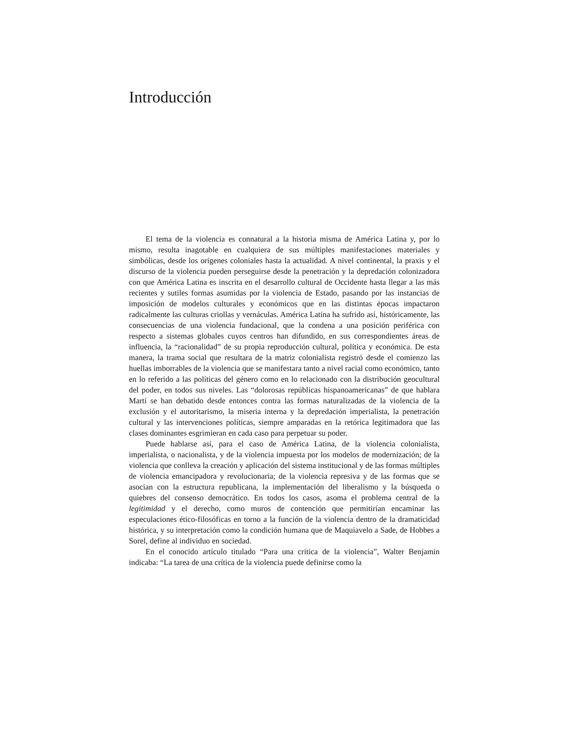Introducción
El tema de la violencia es connatural a la historia misma de América Latina y, por lo mismo, resulta inagotable en cualquiera de sus múltiples manifestaciones materiales y simbólicas, desde los orígenes coloniales hasta la actualidad. A nivel continental, la praxis y el discurso de la violencia pueden perseguirse desde la penetración y la depredación colonizadora con que América Latina es inscrita en el desarrollo cultural de Occidente hasta llegar a las más recientes y sutiles formas asumidas por la violencia de Estado, pasando por las instancias de imposición de modelos culturales y económicos que en las distintas épocas impactaron radicalmente las culturas criollas y vernáculas. América Latina ha sufrido así, históricamente, las consecuencias de una violencia fundacional, que la condena a una posición periférica con respecto a sistemas globales cuyos centros han difundido, en sus correspondientes áreas de influencia, la “racionalidad” de su propia reproducción cultural, política y económica. De esta manera, la trama social que resultara de la matriz colonialista registró desde el comienzo las huellas imborrables de la violencia que se manifestara tanto a nivel racial como económico, tanto en lo referido a las políticas del género como en lo relacionado con la distribución geocultural del poder, en todos sus niveles. Las “dolorosas repúblicas hispanoamericanas” de que hablara Martí se han debatido desde entonces contra las formas naturalizadas de la violencia de la exclusión y el autoritarismo, la miseria interna y la depredación imperialista, la penetración cultural y las intervenciones políticas, siempre amparadas en la retórica legitimadora que las clases dominantes esgrimieran en cada caso para perpetuar su poder.
Puede hablarse así, para el caso de América Latina, de la violencia colonialista, imperialista, o nacionalista, y de la violencia impuesta por los modelos de modernización; de la violencia que conlleva la creación y aplicación del sistema institucional y de las formas múltiples de violencia emancipadora y revolucionaria; de la violencia represiva y de las formas que se asocian con la estructura republicana, la implementación del liberalismo y la búsqueda o quiebres del consenso democrático. En todos los casos, asoma el problema central de la legitimidad y el derecho, como muros de contención que permitirían encaminar las especulaciones ético-filosóficas en torno a la función de la violencia dentro de la dramaticidad histórica, y su interpretación como la condición humana que de Maquiavelo a Sade, de Hobbes a Sorel, define al individuo en sociedad.
En el conocido artículo titulado “Para una crítica de la violencia”, Walter Benjamin indicaba: “La tarea de una crítica de la violencia puede definirse como la